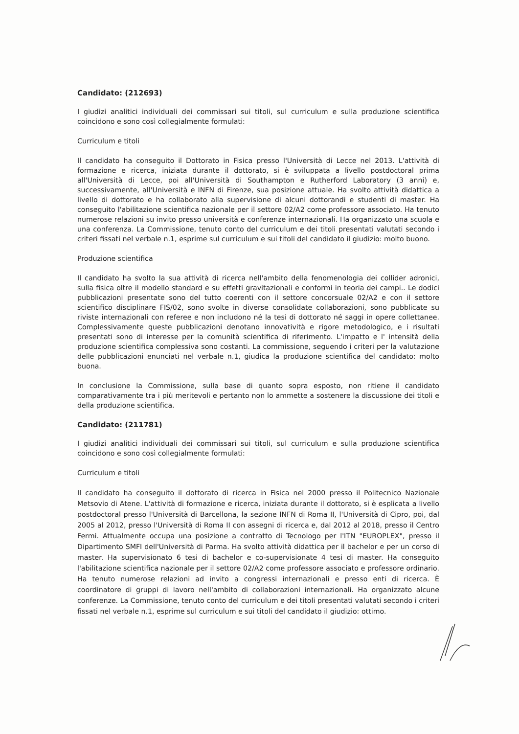Candidato: (212693)
I giudizi analitici individuali dei commissari sui titoli, sul curriculum e sulla produzione scientifica coincidono e sono così collegialmente formulati:
Curriculum e titoli
Il candidato ha conseguito il Dottorato in Fisica presso l'Università di Lecce nel 2013. L'attività di formazione e ricerca, iniziata durante il dottorato, si è sviluppata a livello postdoctoral prima all'Università di Lecce, poi all'Università di Southampton e Rutherford Laboratory (3 anni) e, successivamente, all'Università e INFN di Firenze, sua posizione attuale. Ha svolto attività didattica a livello di dottorato e ha collaborato alla supervisione di alcuni dottorandi e studenti di master. Ha conseguito l'abilitazione scientifica nazionale per il settore 02/A2 come professore associato. Ha tenuto numerose relazioni su invito presso università e conferenze internazionali. Ha organizzato una scuola e una conferenza. La Commissione, tenuto conto del curriculum e dei titoli presentati valutati secondo i criteri fissati nel verbale n.1, esprime sul curriculum e sui titoli del candidato il giudizio: molto buono.
Produzione scientifica
Il candidato ha svolto la sua attività di ricerca nell'ambito della fenomenologia dei collider adronici, sulla fisica oltre il modello standard e su effetti gravitazionali e conformi in teoria dei campi.. Le dodici pubblicazioni presentate sono del tutto coerenti con il settore concorsuale 02/A2 e con il settore scientifico disciplinare FIS/02, sono svolte in diverse consolidate collaborazioni, sono pubblicate su riviste internazionali con referee e non includono né la tesi di dottorato né saggi in opere collettanee. Complessivamente queste pubblicazioni denotano innovatività e rigore metodologico, e i risultati presentati sono di interesse per la comunità scientifica di riferimento. L'impatto e l' intensità della produzione scientifica complessiva sono costanti. La commissione, seguendo i criteri per la valutazione delle pubblicazioni enunciati nel verbale n.1, giudica la produzione scientifica del candidato: molto buona.
In conclusione la Commissione, sulla base di quanto sopra esposto, non ritiene il candidato comparativamente tra i più meritevoli e pertanto non lo ammette a sostenere la discussione dei titoli e della produzione scientifica.
Candidato: (211781)
I giudizi analitici individuali dei commissari sui titoli, sul curriculum e sulla produzione scientifica coincidono e sono così collegialmente formulati:
Curriculum e titoli
Il candidato ha conseguito il dottorato di ricerca in Fisica nel 2000 presso il Politecnico Nazionale Metsovio di Atene. L'attività di formazione e ricerca, iniziata durante il dottorato, si è esplicata a livello postdoctoral presso l'Università di Barcellona, la sezione INFN di Roma II, l'Università di Cipro, poi, dal 2005 al 2012, presso l'Università di Roma II con assegni di ricerca e, dal 2012 al 2018, presso il Centro Fermi. Attualmente occupa una posizione a contratto di Tecnologo per l'ITN "EUROPLEX", presso il Dipartimento SMFI dell'Università di Parma. Ha svolto attività didattica per il bachelor e per un corso di master. Ha supervisionato 6 tesi di bachelor e co-supervisionate 4 tesi di master. Ha conseguito l'abilitazione scientifica nazionale per il settore 02/A2 come professore associato e professore ordinario. Ha tenuto numerose relazioni ad invito a congressi internazionali e presso enti di ricerca. È coordinatore di gruppi di lavoro nell'ambito di collaborazioni internazionali. Ha organizzato alcune conferenze. La Commissione, tenuto conto del curriculum e dei titoli presentati valutati secondo i criteri fissati nel verbale n.1, esprime sul curriculum e sui titoli del candidato il giudizio: ottimo.